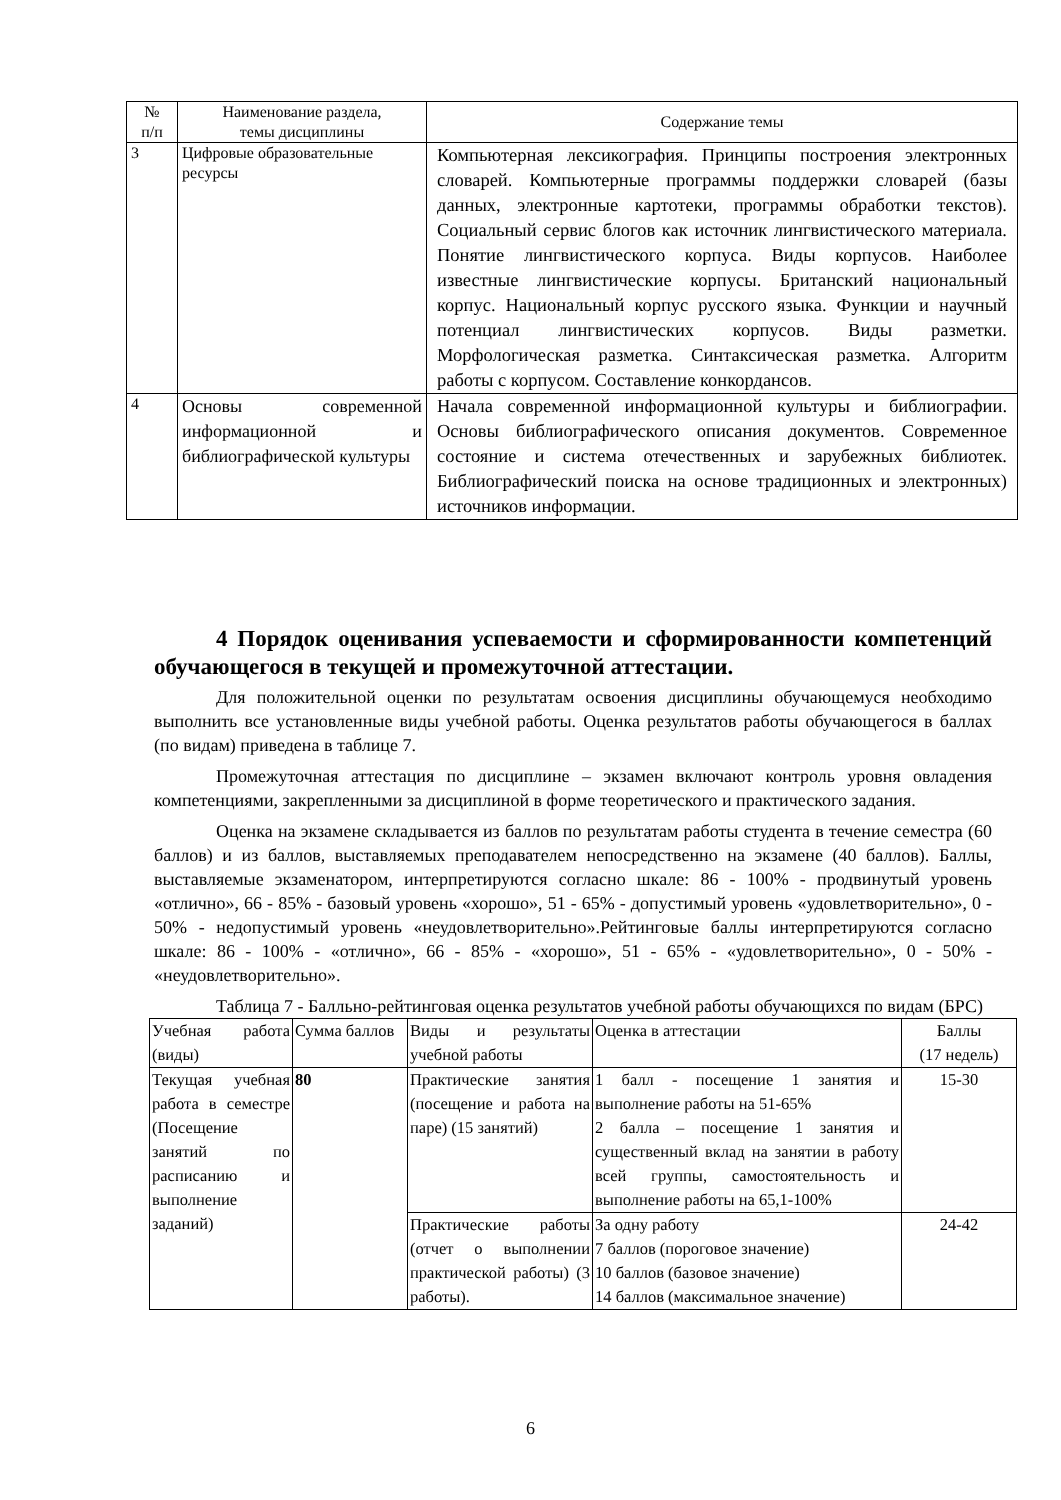| № п/п | Наименование раздела, темы дисциплины | Содержание темы |
| --- | --- | --- |
| 3 | Цифровые образовательные ресурсы | Компьютерная лексикография. Принципы построения электронных словарей. Компьютерные программы поддержки словарей (базы данных, электронные картотеки, программы обработки текстов). Социальный сервис блогов как источник лингвистического материала. Понятие лингвистического корпуса. Виды корпусов. Наиболее известные лингвистические корпусы. Британский национальный корпус. Национальный корпус русского языка. Функции и научный потенциал лингвистических корпусов. Виды разметки. Морфологическая разметка. Синтаксическая разметка. Алгоритм работы с корпусом. Составление конкордансов. |
| 4 | Основы современной информационной и библиографической культуры | Начала современной информационной культуры и библиографии. Основы библиографического описания документов. Современное состояние и система отечественных и зарубежных библиотек. Библиографический поиска на основе традиционных и электронных) источников информации. |
4 Порядок оценивания успеваемости и сформированности компетенций обучающегося в текущей и промежуточной аттестации.
Для положительной оценки по результатам освоения дисциплины обучающемуся необходимо выполнить все установленные виды учебной работы. Оценка результатов работы обучающегося в баллах (по видам) приведена в таблице 7.
Промежуточная аттестация по дисциплине – экзамен включают контроль уровня овладения компетенциями, закрепленными за дисциплиной в форме теоретического и практического задания.
Оценка на экзамене складывается из баллов по результатам работы студента в течение семестра (60 баллов) и из баллов, выставляемых преподавателем непосредственно на экзамене (40 баллов). Баллы, выставляемые экзаменатором, интерпретируются согласно шкале: 86 - 100% - продвинутый уровень «отлично», 66 - 85% - базовый уровень «хорошо», 51 - 65% - допустимый уровень «удовлетворительно», 0 - 50% - недопустимый уровень «неудовлетворительно».Рейтинговые баллы интерпретируются согласно шкале: 86 - 100% - «отлично», 66 - 85% - «хорошо», 51 - 65% - «удовлетворительно», 0 - 50% - «неудовлетворительно».
Таблица 7 - Балльно-рейтинговая оценка результатов учебной работы обучающихся по видам (БРС)
| Учебная работа (виды) | Сумма баллов | Виды и результаты учебной работы | Оценка в аттестации | Баллы (17 недель) |
| Текущая учебная работа в семестре (Посещение занятий по расписанию и выполнение заданий) | 80 | Практические занятия (посещение и работа на паре) (15 занятий) | 1 балл - посещение 1 занятия и выполнение работы на 51-65% 2 балла – посещение 1 занятия и существенный вклад на занятии в работу всей группы, самостоятельность и выполнение работы на 65,1-100% | 15-30 |
| | | Практические работы (отчет о выполнении практической работы) (3 работы). | За одну работу 7 баллов (пороговое значение) 10 баллов (базовое значение) 14 баллов (максимальное значение) | 24-42 |
6